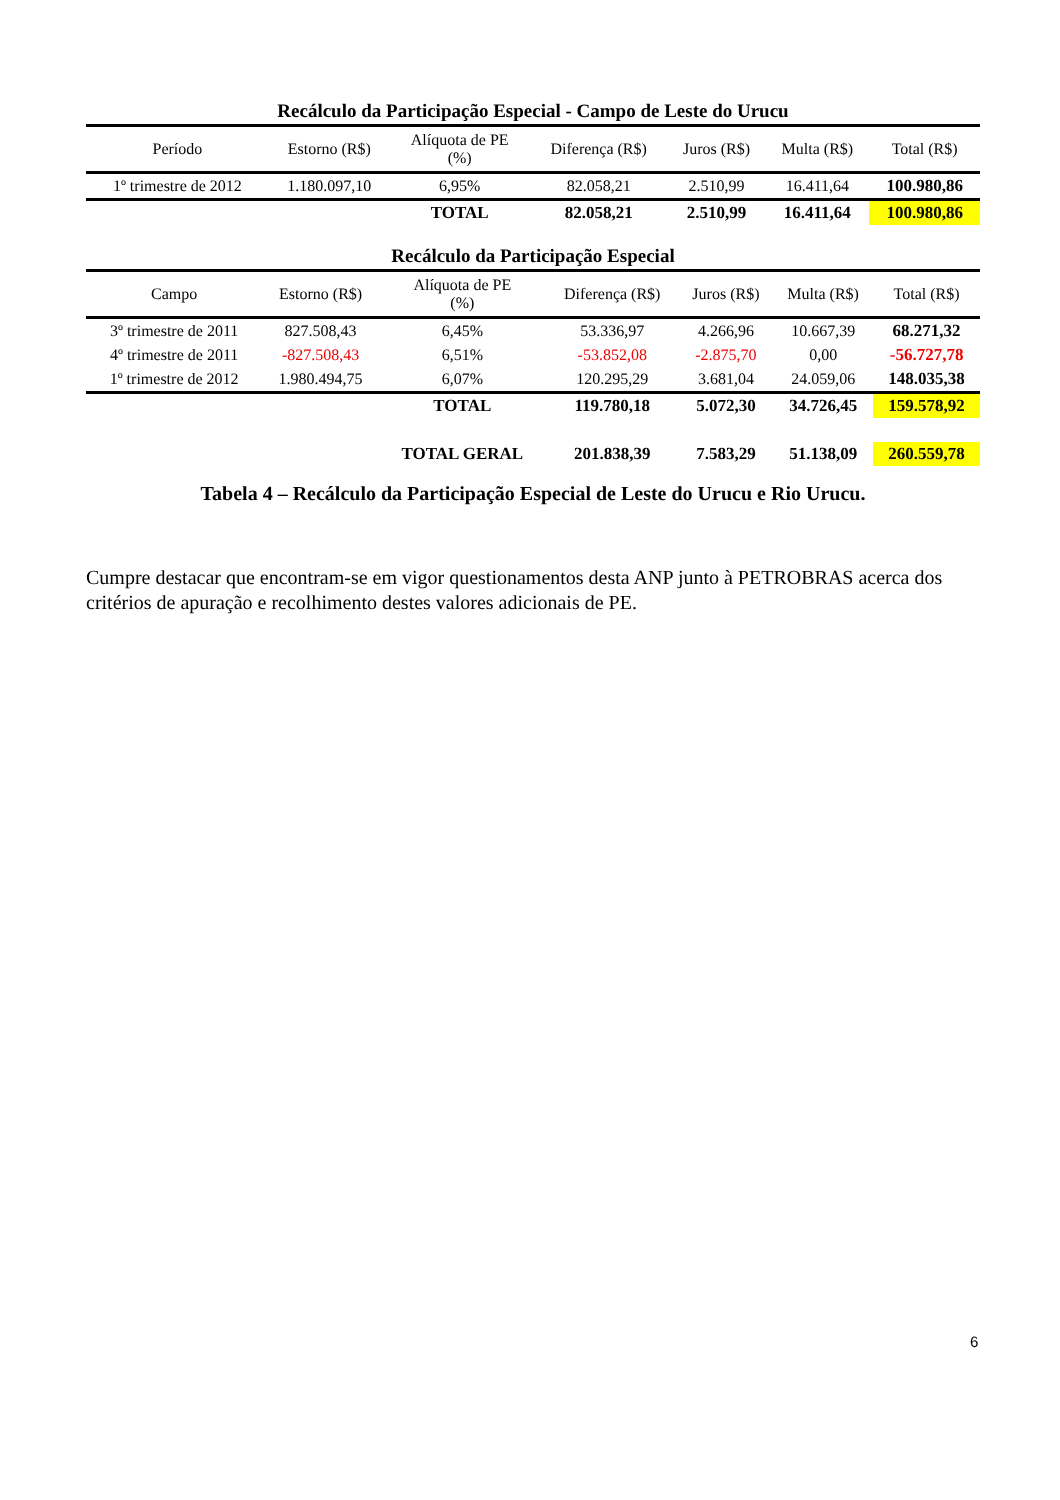Recálculo da Participação Especial - Campo de Leste do Urucu
| Período | Estorno (R$) | Alíquota de PE (%) | Diferença (R$) | Juros (R$) | Multa (R$) | Total (R$) |
| --- | --- | --- | --- | --- | --- | --- |
| 1º trimestre de 2012 | 1.180.097,10 | 6,95% | 82.058,21 | 2.510,99 | 16.411,64 | 100.980,86 |
| | | TOTAL | 82.058,21 | 2.510,99 | 16.411,64 | 100.980,86 |
Recálculo da Participação Especial
| Campo | Estorno (R$) | Alíquota de PE (%) | Diferença (R$) | Juros (R$) | Multa (R$) | Total (R$) |
| --- | --- | --- | --- | --- | --- | --- |
| 3º trimestre de 2011 | 827.508,43 | 6,45% | 53.336,97 | 4.266,96 | 10.667,39 | 68.271,32 |
| 4º trimestre de 2011 | -827.508,43 | 6,51% | -53.852,08 | -2.875,70 | 0,00 | -56.727,78 |
| 1º trimestre de 2012 | 1.980.494,75 | 6,07% | 120.295,29 | 3.681,04 | 24.059,06 | 148.035,38 |
| | | TOTAL | 119.780,18 | 5.072,30 | 34.726,45 | 159.578,92 |
| | | TOTAL GERAL | 201.838,39 | 7.583,29 | 51.138,09 | 260.559,78 |
Tabela 4 – Recálculo da Participação Especial de Leste do Urucu e Rio Urucu.
Cumpre destacar que encontram-se em vigor questionamentos desta ANP junto à PETROBRAS acerca dos critérios de apuração e recolhimento destes valores adicionais de PE.
6